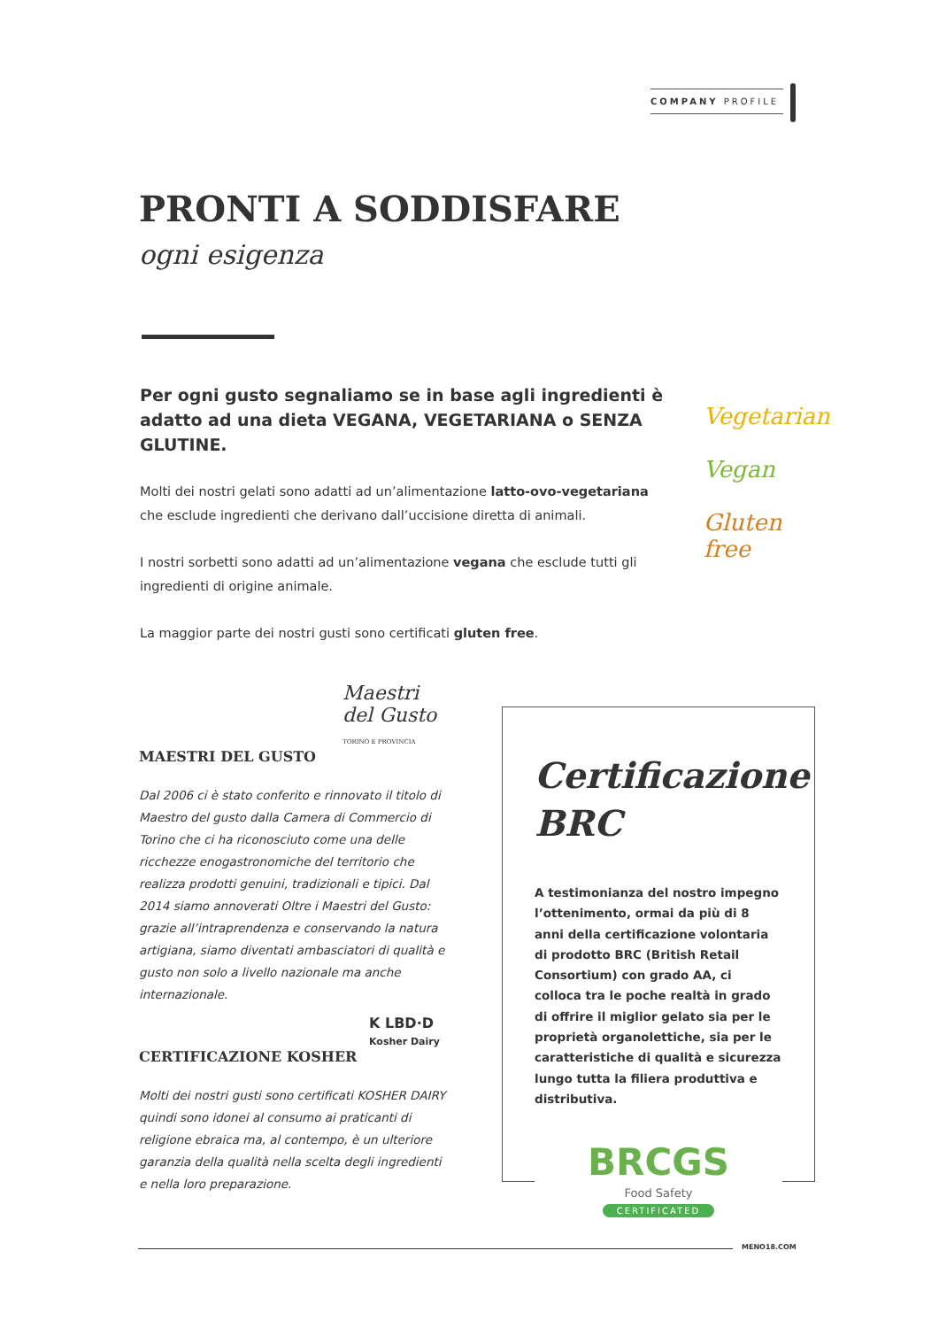COMPANY PROFILE
PRONTI A SODDISFARE
ogni esigenza
Per ogni gusto segnaliamo se in base agli ingredienti è adatto ad una dieta VEGANA, VEGETARIANA o SENZA GLUTINE.
Molti dei nostri gelati sono adatti ad un’alimentazione latto-ovo-vegetariana che esclude ingredienti che derivano dall’uccisione diretta di animali.
I nostri sorbetti sono adatti ad un’alimentazione vegana che esclude tutti gli ingredienti di origine animale.
La maggior parte dei nostri gusti sono certificati gluten free.
Vegetarian
Vegan
Gluten free
Maestri del Gusto TORINO E PROVINCIA
MAESTRI DEL GUSTO
Dal 2006 ci è stato conferito e rinnovato il titolo di Maestro del gusto dalla Camera di Commercio di Torino che ci ha riconosciuto come una delle ricchezze enogastronomiche del territorio che realizza prodotti genuini, tradizionali e tipici. Dal 2014 siamo annoverati Oltre i Maestri del Gusto: grazie all’intraprendenza e conservando la natura artigiana, siamo diventati ambasciatori di qualità e gusto non solo a livello nazionale ma anche internazionale.
K LBD·D
Kosher Dairy
CERTIFICAZIONE KOSHER
Molti dei nostri gusti sono certificati KOSHER DAIRY quindi sono idonei al consumo ai praticanti di religione ebraica ma, al contempo, è un ulteriore garanzia della qualità nella scelta degli ingredienti e nella loro preparazione.
Certificazione BRC
A testimonianza del nostro impegno l’ottenimento, ormai da più di 8 anni della certificazione volontaria di prodotto BRC (British Retail Consortium) con grado AA, ci colloca tra le poche realtà in grado di offrire il miglior gelato sia per le proprietà organolettiche, sia per le caratteristiche di qualità e sicurezza lungo tutta la filiera produttiva e distributiva.
BRCGS
Food Safety
CERTIFICATED
MENO18.COM